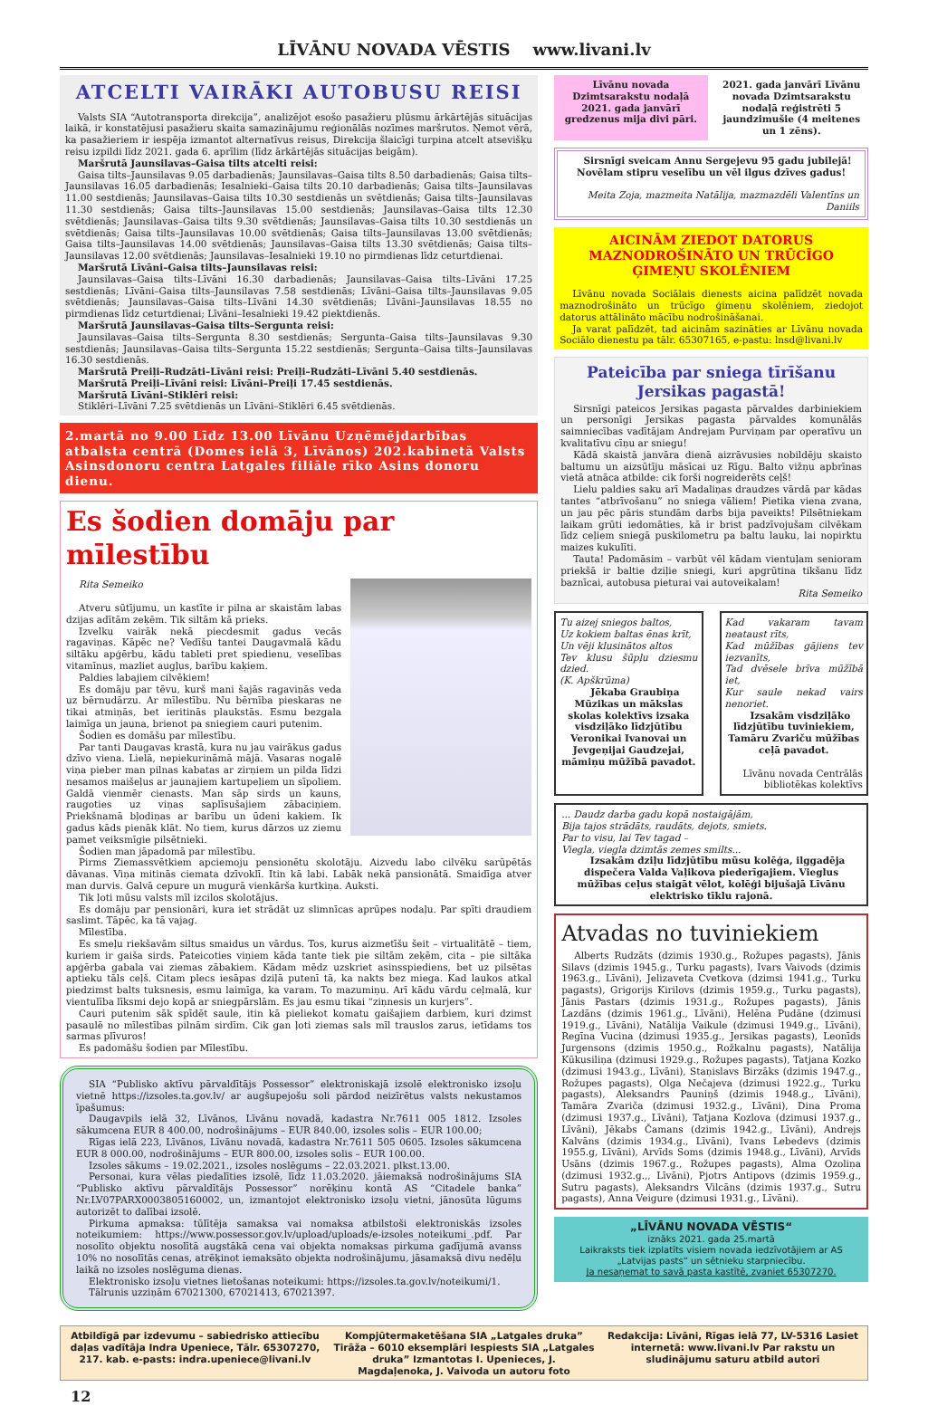LĪVĀNU NOVADA VĒSTIS www.livani.lv
ATCELTI VAIRĀKI AUTOBUSU REISI
Valsts SIA “Autotransporta direkcija”, analizējot esošo pasažieru plūsmu ārkārtējās situācijas laikā, ir konstatējusi pasažieru skaita samazinājumu reģionālās nozīmes maršrutos. Ņemot vērā, ka pasažieriem ir iespēja izmantot alternatīvus reisus, Direkcija šlaicīgi turpina atcelt atsevišķu reisu izpildi līdz 2021. gada 6. aprīlim (līdz ārkārtējās situācijas beigām).
Maršrutā Jaunsilavas–Gaisa tilts atcelti reisi:
Gaisa tilts–Jaunsilavas 9.05 darbadienās; Jaunsilavas–Gaisa tilts 8.50 darbadienās; Gaisa tilts–Jaunsilavas 16.05 darbadienās; Iesalnieki–Gaisa tilts 20.10 darbadienās; Gaisa tilts–Jaunsilavas 11.00 sestdienās; Jaunsilavas–Gaisa tilts 10.30 sestdienās un svētdienās; Gaisa tilts–Jaunsilavas 11.30 sestdienās; Gaisa tilts–Jaunsilavas 15.00 sestdienās; Jaunsilavas–Gaisa tilts 12.30 svētdienās; Jaunsilavas–Gaisa tilts 9.30 svētdienās; Jaunsilavas–Gaisa tilts 10.30 sestdienās un svētdienās; Gaisa tilts–Jaunsilavas 10.00 svētdienās; Gaisa tilts–Jaunsilavas 13.00 svētdienās; Gaisa tilts–Jaunsilavas 14.00 svētdienās; Jaunsilavas–Gaisa tilts 13.30 svētdienās; Gaisa tilts–Jaunsilavas 12.00 svētdienās; Jaunsilavas–Iesalnieki 19.10 no pirmdienas līdz ceturtdienai.
Maršrutā Līvāni–Gaisa tilts–Jaunsilavas reisi:
Jaunsilavas–Gaisa tilts–Līvāni 16.30 darbadienās; Jaunsilavas–Gaisa tilts–Līvāni 17.25 sestdienās; Līvāni–Gaisa tilts–Jaunsilavas 7.58 sestdienās; Līvāni–Gaisa tilts–Jaunsilavas 9.05 svētdienās; Jaunsilavas–Gaisa tilts–Līvāni 14.30 svētdienās; Līvāni–Jaunsilavas 18.55 no pirmdienas līdz ceturtdienai; Līvāni–Iesalnieki 19.42 piektdienās.
Maršrutā Jaunsilavas–Gaisa tilts–Sergunta reisi:
Jaunsilavas–Gaisa tilts–Sergunta 8.30 sestdienās; Sergunta–Gaisa tilts–Jaunsilavas 9.30 sestdienās; Jaunsilavas–Gaisa tilts–Sergunta 15.22 sestdienās; Sergunta–Gaisa tilts–Jaunsilavas 16.30 sestdienās.
Maršrutā Preiļi–Rudzāti–Līvāni reisi: Preiļi–Rudzāti–Līvāni 5.40 sestdienās.
Maršrutā Preiļi–Līvāni reisi: Līvāni–Preiļi 17.45 sestdienās.
Maršrutā Līvāni–Stiklēri reisi:
Stiklēri–Līvāni 7.25 svētdienās un Līvāni–Stiklēri 6.45 svētdienās.
2.martā no 9.00 Līdz 13.00 Līvānu Uzņēmējdarbības atbalsta centrā (Domes ielā 3, Līvānos) 202.kabinetā Valsts Asinsdonoru centra Latgales filiāle rīko Asins donoru dienu.
Es šodien domāju par mīlestību
Rita Semeiko
Atveru sūtījumu, un kastīte ir pilna ar skaistām labas dzijas adītām zeķēm. Tik siltām kā prieks.
Izvelku vairāk nekā piecdesmit gadus vecās ragaviņas. Kāpēc ne? Vedīšu tantei Daugavmalā kādu siltāku apģērbu, kādu tableti pret spiedienu, veselības vitamīnus, mazliet augļus, barību kaķiem.
Paldies labajiem cilvēkiem!
Es domāju par tēvu, kurš mani šajās ragaviņās veda uz bērnudārzu. Ar mīlestību. Nu bērnība pieskaras ne tikai atmiņās, bet ieritinās plaukstās. Esmu bezgala laimīga un jauna, brienot pa sniegiem cauri putenim.
Šodien es domāšu par mīlestību.
Par tanti Daugavas krastā, kura nu jau vairākus gadus dzīvo viena. Lielā, nepiekurināmā mājā. Vasaras nogalē viņa pieber man pilnas kabatas ar zirņiem un pilda līdzi nesamos maišeļus ar jaunajiem kartupeļiem un sīpoliem. Galdā vienmēr cienasts. Man sāp sirds un kauns, raugoties uz viņas saplīsušajiem zābaciņiem. Priekšnamā bļodiņas ar barību un ūdeni kaķiem. Ik gadus kāds pienāk klāt. No tiem, kurus dārzos uz ziemu pamet veiksmīgie pilsētnieki.
Šodien man jāpadomā par mīlestību.
Pirms Ziemassvētkiem apciemoju pensionētu skolotāju. Aizvedu labo cilvēku sarūpētās dāvanas. Viņa mitinās ciemata dzīvoklī. Itin kā labi. Labāk nekā pansionātā. Smaidīga atver man durvis. Galvā cepure un mugurā vienkārša kurtkiņa. Auksti.
Tik ļoti mūsu valsts mīl izcilos skolotājus.
Es domāju par pensionāri, kura iet strādāt uz slimnīcas aprūpes nodaļu. Par spīti draudiem saslimt. Tāpēc, ka tā vajag.
Mīlestība.
Es smeļu riekšavām siltus smaidus un vārdus. Tos, kurus aizmetīšu šeit – virtualitātē – tiem, kuriem ir gaiša sirds. Pateicoties viņiem kāda tante tiek pie siltām zeķēm, cita – pie siltāka apģērba gabala vai ziemas zābakiem. Kādam mēdz uzskriet asinsspiediens, bet uz pilsētas aptieku tāls ceļš. Citam plecs iesāpas dziļā putenī tā, ka nakts bez miega. Kad laukos atkal piedzimst balts tuksnesis, esmu laimīga, ka varam. To mazumiņu. Arī kādu vārdu ceļmalā, kur vientulība līksmi dejo kopā ar sniegpārslām. Es jau esmu tikai “ziņnesis un kurjers”.
Cauri putenim sāk spīdēt saule, itin kā pieliekot komatu gaišajiem darbiem, kuri dzimst pasaulē no mīlestības pilnām sirdīm. Cik gan ļoti ziemas sals mīl trauslos zarus, ietīdams tos sarmas plīvuros!
Es padomāšu šodien par Mīlestību.
SIA “Publisko aktīvu pārvaldītājs Possessor” elektroniskajā izsolē elektronisko izsoļu vietnē https://izsoles.ta.gov.lv/ ar augšupejošu soli pārdod neizīrētus valsts nekustamos īpašumus:
Daugavpils ielā 32, Līvānos, Līvānu novadā, kadastra Nr.7611 005 1812. Izsoles sākumcena EUR 8 400.00, nodrošinājums – EUR 840.00, izsoles solis – EUR 100.00;
Rīgas ielā 223, Līvānos, Līvānu novadā, kadastra Nr.7611 505 0605. Izsoles sākumcena EUR 8 000.00, nodrošinājums – EUR 800.00, izsoles solis – EUR 100.00.
Izsoles sākums – 19.02.2021., izsoles noslēgums – 22.03.2021. plkst.13.00.
Personai, kura vēlas piedalīties izsolē, līdz 11.03.2020. jāiemaksā nodrošinājums SIA “Publisko aktīvu pārvaldītājs Possessor” norēķinu kontā AS “Citadele banka” Nr.LV07PARX0003805160002, un, izmantojot elektronisko izsoļu vietni, jānosūta lūgums autorizēt to dalībai izsolē.
Pirkuma apmaksa: tūlītēja samaksa vai nomaksa atbilstoši elektroniskās izsoles noteikumiem: https://www.possessor.gov.lv/upload/uploads/e-izsoles_noteikumi_.pdf. Par nosolīto objektu nosolītā augstākā cena vai objekta nomaksas pirkuma gadījumā avanss 10% no nosolītās cenas, atrēķinot iemaksāto objekta nodrošinājumu, jāsamaksā divu nedēļu laikā no izsoles noslēguma dienas.
Elektronisko izsoļu vietnes lietošanas noteikumi: https://izsoles.ta.gov.lv/noteikumi/1.
Tālrunis uzziņām 67021300, 67021413, 67021397.
Līvānu novada Dzimtsarakstu nodaļā 2021. gada janvārī gredzenus mija divi pāri.
2021. gada janvārī Līvānu novada Dzimtsarakstu nodaļā reģistrēti 5 jaundzimušie (4 meitenes un 1 zēns).
Sirsnīgi sveicam Annu Sergejevu 95 gadu jubilejā! Novēlam stipru veselību un vēl ilgus dzīves gadus!
Meita Zoja, mazmeita Natālija, mazmazdēli Valentīns un Daniils
AICINĀM ZIEDOT DATORUS MAZNODROŠINĀTO UN TRŪCĪGO ĢIMEŅU SKOLĒNIEM
Līvānu novada Sociālais dienests aicina palīdzēt novada maznodrošināto un trūcīgo ģimeņu skolēniem, ziedojot datorus attālināto mācību nodrošināšanai.
Ja varat palīdzēt, tad aicinām sazināties ar Līvānu novada Sociālo dienestu pa tālr. 65307165, e-pastu: lnsd@livani.lv
Pateicība par sniega tīrīšanu Jersikas pagastā!
Sirsnīgi pateicos Jersikas pagasta pārvaldes darbiniekiem un personīgi Jersikas pagasta pārvaldes komunālās saimniecības vadītājam Andrejam Purviņam par operatīvu un kvalitatīvu cīņu ar sniegu!
Kādā skaistā janvāra dienā aizrāvusies nobildēju skaisto baltumu un aizsūtīju māsīcai uz Rīgu. Balto vižņu apbrīnas vietā atnāca atbilde: cik forši nogreiderēts ceļš!
Lielu paldies saku arī Madaliņas draudzes vārdā par kādas tantes “atbrīvošanu” no sniega vāliem! Pietika viena zvana, un jau pēc pāris stundām darbs bija paveikts! Pilsētniekam laikam grūti iedomāties, kā ir brist padzīvojušam cilvēkam līdz ceļiem sniegā puskilometru pa baltu lauku, lai nopirktu maizes kukulīti.
Tauta! Padomāsim – varbūt vēl kādam vientuļam senioram priekšā ir baltie dziļie sniegi, kuri apgrūtina tikšanu līdz baznīcai, autobusa pieturai vai autoveikalam!
Rita Semeiko
Tu aizej sniegos baltos,
Uz kokiem baltas ēnas krīt,
Un vēji klusinātos altos
Tev klusu šūpļu dziesmu dzied.
(K. Apškrūma)
Jēkaba Graubiņa Mūzikas un mākslas skolas kolektīvs izsaka visdziļāko līdzjūtību Veronikai Ivanovai un Jevgeņijai Gaudzejai, māmiņu mūžībā pavadot.
Kad vakaram tavam neataust rīts,
Kad mūžības gājiens tev iezvanīts,
Tad dvēsele brīva mūžībā iet,
Kur saule nekad vairs nenoriet.
Izsakām visdziļāko līdzjūtību tuviniekiem, Tamāru Zvariču mūžības ceļā pavadot.
Līvānu novada Centrālās bibliotēkas kolektīvs
... Daudz darba gadu kopā nostaigājām,
Bija tajos strādāts, raudāts, dejots, smiets.
Par to visu, lai Tev tagad –
Viegla, viegla dzimtās zemes smilts...
Izsakām dziļu līdzjūtību mūsu kolēģa, ilggadēja dispečera Valda Vaļikova piederīgajiem. Vieglus mūžības ceļus staigāt vēlot, kolēģi bijušajā Līvānu elektrisko tīklu rajonā.
Atvadas no tuviniekiem
Alberts Rudzāts (dzimis 1930.g., Rožupes pagasts), Jānis Silavs (dzimis 1945.g., Turku pagasts), Ivars Vaivods (dzimis 1963.g., Līvāni), Jelizaveta Cvetkova (dzimsi 1941.g., Turku pagasts), Grigorijs Kirilovs (dzimis 1959.g., Turku pagasts), Jānis Pastars (dzimis 1931.g., Rožupes pagasts), Jānis Lazdāns (dzimis 1961.g., Līvāni), Helēna Pudāne (dzimusi 1919.g., Līvāni), Natālija Vaikule (dzimusi 1949.g., Līvāni), Regīna Vucina (dzimusi 1935.g., Jersikas pagasts), Leonīds Jurgensons (dzimis 1950.g., Rožkalnu pagasts), Natālija Kūkusiliņa (dzimusi 1929.g., Rožupes pagasts), Tatjana Kozko (dzimusi 1943.g., Līvāni), Staņislavs Birzāks (dzimis 1947.g., Rožupes pagasts), Olga Nečajeva (dzimusi 1922.g., Turku pagasts), Aleksandrs Pauniņš (dzimis 1948.g., Līvāni), Tamāra Zvariča (dzimusi 1932.g., Līvāni), Dina Proma (dzimusi 1937.g., Līvāni), Tatjana Kozlova (dzimusi 1937.g., Līvāni), Jēkabs Čamans (dzimis 1942.g., Līvāni), Andrejs Kalvāns (dzimis 1934.g., Līvāni), Ivans Lebedevs (dzimis 1955.g, Līvāni), Arvīds Soms (dzimis 1948.g., Līvāni), Arvīds Usāns (dzimis 1967.g., Rožupes pagasts), Alma Ozoliņa (dzimusi 1932.g.,, Līvāni), Pjotrs Antipovs (dzimis 1959.g., Sutru pagasts), Aleksandrs Vilcāns (dzimis 1937.g., Sutru pagasts), Anna Veigure (dzimusi 1931.g., Līvāni).
„LĪVĀNU NOVADA VĒSTIS“
iznāks 2021. gada 25.martā
Laikraksts tiek izplatīts visiem novada iedzīvotājiem ar AS „Latvijas pasts“ un sētnieku starpniecību.
Ja nesaņemat to savā pasta kastītē, zvaniet 65307270.
Atbildīgā par izdevumu – sabiedrisko attiecību daļas vadītāja Indra Upeniece, Tālr. 65307270, 217. kab. e-pasts: indra.upeniece@livani.lv
Kompjūtermaketēšana SIA „Latgales druka” Tirāža – 6010 eksemplāri Iespiests SIA „Latgales druka” Izmantotas I. Upenieces, J. Magdaļenoka, J. Vaivoda un autoru foto
Redakcija: Līvāni, Rīgas ielā 77, LV-5316 Lasiet internetā: www.livani.lv Par rakstu un sludinājumu saturu atbild autori
12